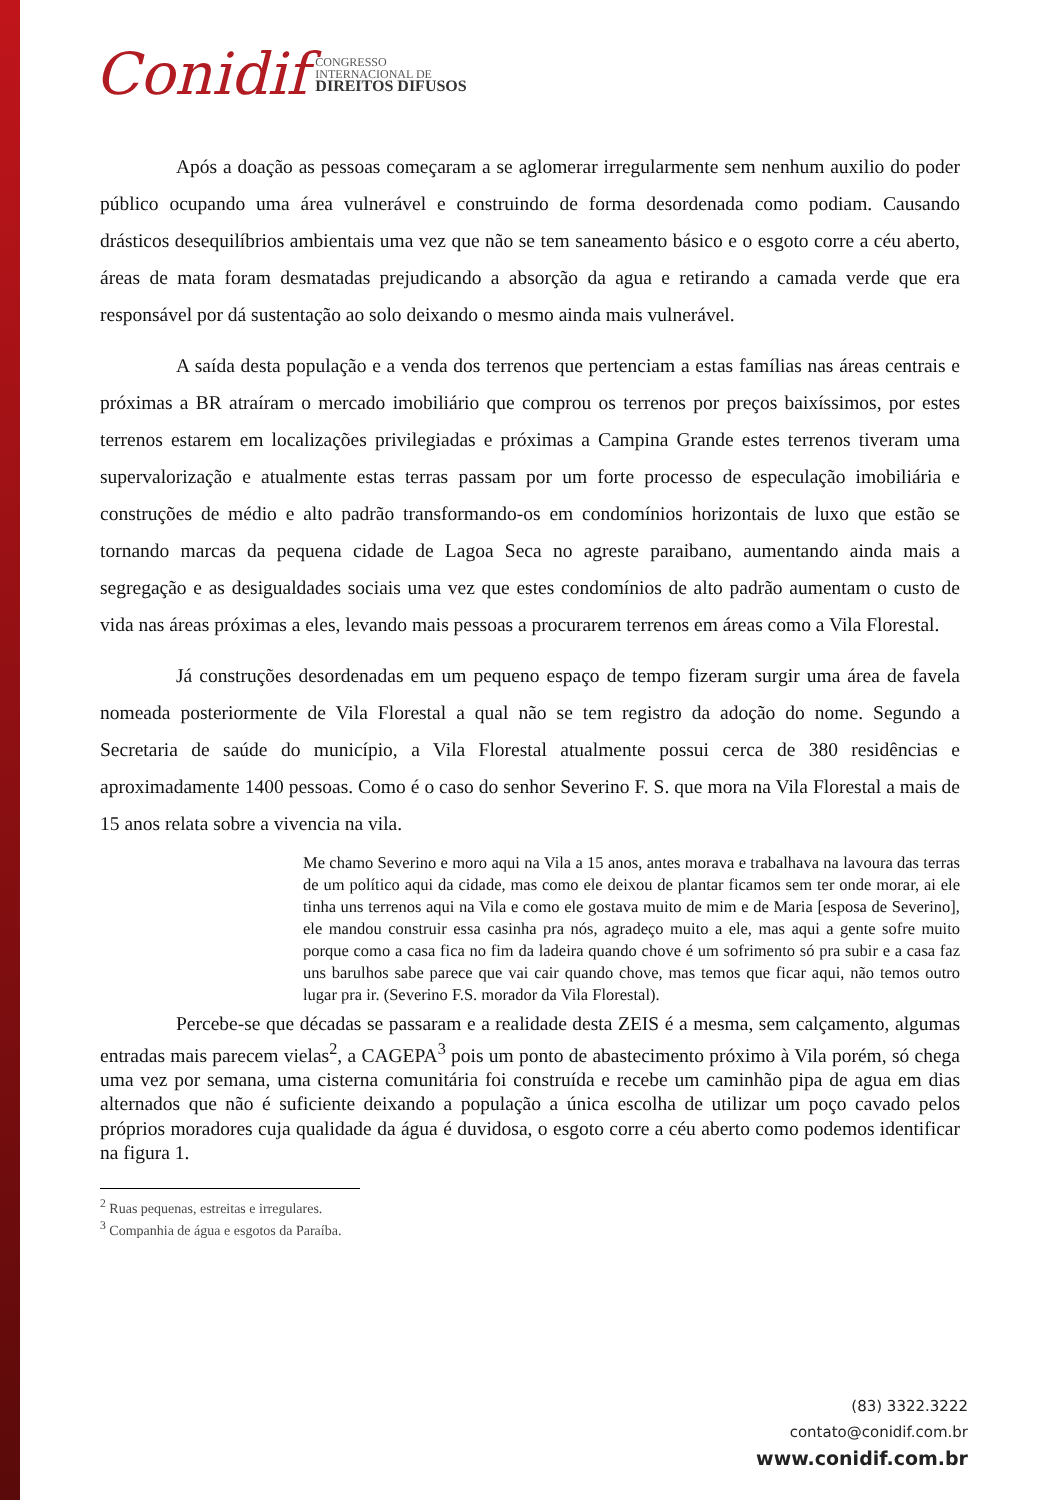Conidif CONGRESSO
INTERNACIONAL DE
DIREITOS DIFUSOS
Após a doação as pessoas começaram a se aglomerar irregularmente sem nenhum auxilio do poder público ocupando uma área vulnerável e construindo de forma desordenada como podiam. Causando drásticos desequilíbrios ambientais uma vez que não se tem saneamento básico e o esgoto corre a céu aberto, áreas de mata foram desmatadas prejudicando a absorção da agua e retirando a camada verde que era responsável por dá sustentação ao solo deixando o mesmo ainda mais vulnerável.
A saída desta população e a venda dos terrenos que pertenciam a estas famílias nas áreas centrais e próximas a BR atraíram o mercado imobiliário que comprou os terrenos por preços baixíssimos, por estes terrenos estarem em localizações privilegiadas e próximas a Campina Grande estes terrenos tiveram uma supervalorização e atualmente estas terras passam por um forte processo de especulação imobiliária e construções de médio e alto padrão transformando-os em condomínios horizontais de luxo que estão se tornando marcas da pequena cidade de Lagoa Seca no agreste paraibano, aumentando ainda mais a segregação e as desigualdades sociais uma vez que estes condomínios de alto padrão aumentam o custo de vida nas áreas próximas a eles, levando mais pessoas a procurarem terrenos em áreas como a Vila Florestal.
Já construções desordenadas em um pequeno espaço de tempo fizeram surgir uma área de favela nomeada posteriormente de Vila Florestal a qual não se tem registro da adoção do nome. Segundo a Secretaria de saúde do município, a Vila Florestal atualmente possui cerca de 380 residências e aproximadamente 1400 pessoas. Como é o caso do senhor Severino F. S. que mora na Vila Florestal a mais de 15 anos relata sobre a vivencia na vila.
Me chamo Severino e moro aqui na Vila a 15 anos, antes morava e trabalhava na lavoura das terras de um político aqui da cidade, mas como ele deixou de plantar ficamos sem ter onde morar, ai ele tinha uns terrenos aqui na Vila e como ele gostava muito de mim e de Maria [esposa de Severino], ele mandou construir essa casinha pra nós, agradeço muito a ele, mas aqui a gente sofre muito porque como a casa fica no fim da ladeira quando chove é um sofrimento só pra subir e a casa faz uns barulhos sabe parece que vai cair quando chove, mas temos que ficar aqui, não temos outro lugar pra ir. (Severino F.S. morador da Vila Florestal).
Percebe-se que décadas se passaram e a realidade desta ZEIS é a mesma, sem calçamento, algumas entradas mais parecem vielas<sup>2</sup>, a CAGEPA<sup>3</sup> pois um ponto de abastecimento próximo à Vila porém, só chega uma vez por semana, uma cisterna comunitária foi construída e recebe um caminhão pipa de agua em dias alternados que não é suficiente deixando a população a única escolha de utilizar um poço cavado pelos próprios moradores cuja qualidade da água é duvidosa, o esgoto corre a céu aberto como podemos identificar na figura 1.
<sup>2</sup> Ruas pequenas, estreitas e irregulares.
<sup>3</sup> Companhia de água e esgotos da Paraíba.
(83) 3322.3222
contato@conidif.com.br
www.conidif.com.br